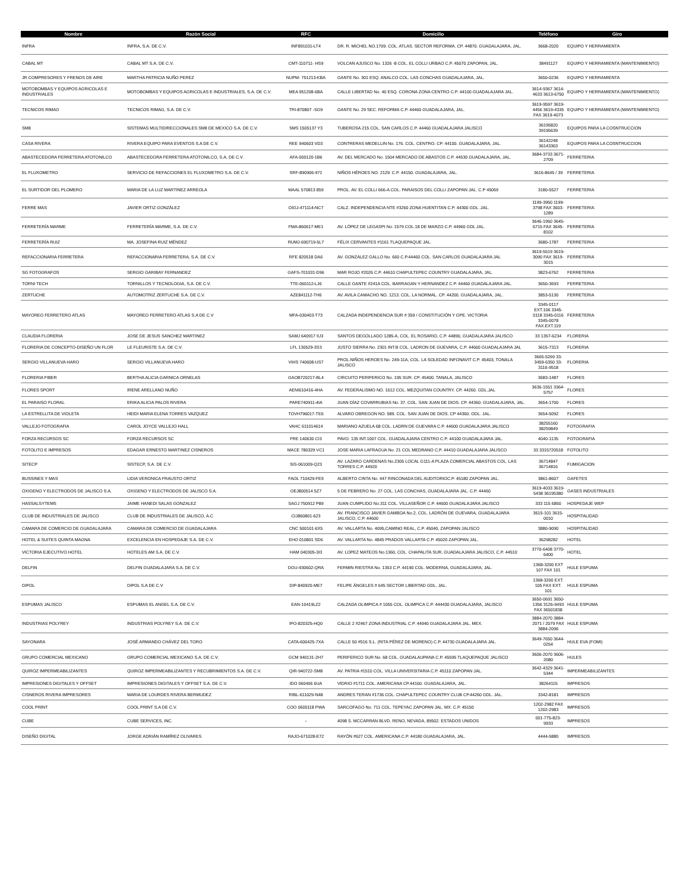| Nombre | Razón Social | RFC | Domicilio | Teléfono | Giro |
| --- | --- | --- | --- | --- | --- |
| INFRA | INFRA, S.A. DE C.V. | INF891031-LT4 | DR. R. MICHEL NO.1709. COL. ATLAS. SECTOR REFORMA. CP. 44870. GUADALAJARA, JAL. | 3668-2020 | EQUIPO Y HERRAMIENTA |
| CABAL MT | CABAL MT S.A. DE C.V. | CMT-110711- HS9 | VOLCAN AJUSCO No. 1326 -8 COL. EL COLLI URBAO C.P. 45070 ZAPOPAN, JAL. | 38491127 | EQUIPO Y HERRAMIENTA (MANTENIMIENTO) |
| JR COMPRESORES Y FRENOS DE AIRE | MARTHA PATRICIA NUÑO PEREZ | NUPM- 751213-KBA | GANTE No. 301 ESQ. ANALCO COL. LAS CONCHAS GUADALAJARA, JAL. | 3650-0236 | EQUIPO Y HERRAMIENTA |
| MOTOBOMBAS Y EQUIPOS AGRICOLAS E INDUSTRIALES | MOTOBOMBAS Y EQUIPOS AGRICOLAS E INDUSTRIALES, S.A. DE C.V. | MEA 951208-6BA | CALLE LIBERTAD No. 40 ESQ. CORONA ZONA CENTRO C.P. 44100 GUADALAJARA JAL. | 3614-9367 3614-4633 3613-6750 | EQUIPO Y HERRAMIENTA (MANTENIMIENTO) |
| TECNICOS RIMAG | TECNICOS RIMAG, S.A. DE C.V. | TRI-870807 -SG9 | GANTE No. 29 SEC. REFORMA C.P. 44460 GUADALAJARA, JAL. | 3619-9597 3619-4456 3619-4335 FAX 3619-4073 | EQUIPO Y HERRAMIENTA (MANTENIMIENTO) |
| SM8 | SISTEMAS MULTIDIRECCIONALES SM8 DE MEXICO S.A. DE C.V. | SMS 1505137 Y3 | TUBEROSA 215 COL. SAN CARLOS C.P. 44460 GUADALAJARA JALISCO | 36195820 39195639 | EQUIPOS PARA LA COSNTRUCCION |
| CASA RIVERA | RIVERA EQUIPO PARA EVENTOS S.A DE C.V. | REE 940603 VD3 | CONTRERAS MEDELLIN No. 176. COL. CENTRO. CP. 44100. GUADALAJARA, JAL. | 36142248 36143363 | EQUIPOS PARA LA COSNTRUCCION |
| ABASTECEDORA FERRETERA ATOTONILCO | ABASTECEDORA FERRETERA ATOTONILCO, S.A. DE C.V. | AFA-000120-1B6 | AV. DEL MERCADO No. 1504 MERCADO DE ABASTOS C.P. 44530 GUADALAJARA, JAL. | 3684-3733 3671-2709 | FERRETERIA |
| EL FLUXOMETRO | SERVICIO DE REFACCIONES EL FLUXOMETRO S.A. DE C.V. | SRF-890906-971 | NIÑOS HÉROES NO. 2129. C.P. 44150. GUADALAJARA, JAL. | 3616-8645 / 39 | FERRETERIA |
| EL SURTIDOR DEL PLOMERO | MARIA DE LA LUZ MARTINEZ ARREOLA | MAAL 570813 859 | PROL. AV. EL COLLI 666-A COL. PARAISOS DEL COLLI ZAPOPAN JAL. C.P 45069 | 3180-5527 | FERRETERIA |
| FERRE MAS | JAVIER ORTIZ GONZÁLEZ | OIGJ-471114-NC7 | CALZ. INDEPENDENCIA NTE #3260 ZONA HUENTITAN C.P. 44300 GDL .JAL. | 1199-3950 1199-3798 FAX 3603-1289 | FERRETERIA |
| FERRETERÍA MARME | FERRETERÍA MARME, S.A. DE C.V. | FMA-860617-ME1 | AV. LÓPEZ DE LEGASPI No. 1579 COL.18 DE MARZO C.P. 44960 GDL JAL. | 3646-1950 3645-6715 FAX 3645-8102 | FERRETERIA |
| FERRETERÍA RUIZ | MA. JOSEFINA RUIZ MÉNDEZ | RUMJ-690719-5L7 | FÉLIX CERVANTES #1161 TLAQUEPAQUE JAL. | 3680-1787 | FERRETERIA |
| REFACCIONARIA FERRETERA | REFACCIONARIA FERRETERA, S.A. DE C.V. | RFE 820518 DA6 | AV. GONZALEZ GALLO No. 660 C.P.44460 COL. SAN CARLOS GUADALAJARA JAL | 3619-5519 3619-3090 FAX 3619-3015 | FERRETERIA |
| SG FOTOGRAFOS | SERGIO GARIBAY FERNANDEZ | GAFS-701031-D96 | MAR ROJO #2026 C.P. 44610 CHAPULTEPEC COUNTRY GUADALAJARA, JAL. | 3823-6762 | FERRETERIA |
| TORNI TECH | TORNILLOS Y TECNOLOGIA, S.A. DE C.V. | TTE-060112-LJ6 | CALLE GANTE #241A COL. BARRAGAN Y HERNANDEZ C.P. 44460 GUADALAJARA JAL. | 3650-3693 | FERRETERIA |
| ZERTUCHE | AUTOMOTRIZ ZERTUCHE S.A. DE C.V. | AZE841112-TH6 | AV. AVILA CAMACHO NO. 1213. COL. LA NORMAL. CP. 44200. GUADALAJARA, JAL. | 3853-5130 | FERRETERIA |
| MAYOREO FERRETERO ATLAS | MAYOREO FERRETERO ATLAS S.A DE C.V | MFA-030403-T73 | CALZADA INDEPENDENCIA SUR # 359 / CONSTITUCIÓN Y GPE. VICTORIA | 3345-0117 EXT.106 3345-0118 3345-0116 3345-0078 FAX.EXT.119 | FERRETERIA |
| CLAUDIA FLORERIA | JOSE DE JESUS SANCHEZ MARTINEZ | SAMJ 640917 IU3 | SANTOS DEGOLLADO 1285-A, COL. EL ROSARIO, C.P. 44890, GUADALAJARA JALISCO | 33 1357-6234 | FLORERIA |
| FLORERIA DE CONCEPTO-DISEÑO UN FLOR | LE FLEURISTE S.A. DE C.V. | LFL 130529-3S3 | JUSTO SIERRA No. 2301 INT.B COL. LADRON DE GUEVARA, C.P. 44600 GUADALAJARA JAL | 3615-7313 | FLORERIA |
| SERGIO VILLANUEVA HARO | SERGIO VILLANUEVA HARO | VIHS 740608-US7 | PROL.NIÑOS HEROES No. 249-11A, COL. LA SOLEDAD INFONAVIT C.P. 45403, TONALA JALISCO | 3665-5269 33-3459-6350 33-3116-9518 | FLORERIA |
| FLORERIA FIBER | BERTHA ALICIA GARNICA ORNELAS | GAOB720217-BL4 | CIRCUITO PERIFERICO No. 195 SUR. CP. 45400. TANALA, JALISCO | 3683-1487 | FLORES |
| FLORES SPORT | IRENE ARELLANO NUÑO | AENI610416-4HA | AV. FEDERALISMO NO. 1612 COL. MEZQUITAN COUNTRY. CP. 44260. GDL.JAL | 3636-1551 3364-5757 | FLORES |
| EL PARAISO FLORAL | ERIKA ALICIA PALOS RIVERA | PARE740911-4IA | JUAN DÍAZ COVARRUBIAS No. 37. COL. SAN JUAN DE DIOS. CP. 44360. GUADALAJARA, JAL. | 3654-1700 | FLORES |
| LA ESTRELLITA DE VIOLETA | HEIDI MARIA ELENA TORRES VAZQUEZ | TOVH796017-TE6 | ALVARO OBREGON NO. 589. COL. SAN JUAN DE DIOS. CP 44360. GDL. JAL. | 3654-5092 | FLORES |
| VALLEJO FOTOGRAFIA | CAROL JOYCE VALLEJO HALL | VAHC 611014614 | MARIANO AZUELA 68 COL. LADRN DE GUEVARA C.P. 44600 GUADALAJARA JALISCO | 38255160 38259849 | FOTOGRAFIA |
| FORZA RECURSOS SC | FORZA RECURSOS SC | FRE 140630 CI3 | PAVO. 135 INT.1007 COL. GUADALAJARA CENTRO C.P. 44100 GUADALAJARA JAL. | 4040-1135 | FOTOGRAFIA |
| FOTOLITO E IMPRESOS | EDAGAR ERNESTO MARTINEZ CISNEROS | MACE 780329 VC1 | JOSE MARIA LAFRAGUA No. 21 COL MEDRANO C.P. 44410 GUADALAJARA JALISCO | 33 3315720518 | FOTOLITO |
| SITECP | SISTECP, S.A. DE C.V. | SIS-061009-Q23 | AV. LAZARO CARDENAS No.2305 LOCAL G111-A PLAZA COMERCIAL ABASTOS COL. LAS TORRES C.P. 44920 | 36714847 36714816 | FUMIGACION |
| BUSSINES Y MAS | LIDIA VERONICA FRAUSTO ORTIZ | FAOL 710429-FE9 | ALBERTO CINTA No. 447 RINCONADA DEL AUDITORIOC.P. 45180 ZAPOPAN JAL. | 3861-8607 | GAFETES |
| OXIGENO Y ELECTRODOS DE JALISCO S.A. | OXIGENO Y ELECTRODOS DE JALISCO S.A. | OEJ800514 5Z7 | 5 DE FEBRERO No. 27 COL. LAS CONCHAS, GUADALAJARA JAL. C.P. 44460 | 3619-4033 3619-5438 36195380 | GASES INDUSTRIALES |
| HASSALSYTEMS | JAIME HANEDI SALAS GONZALEZ | SAGJ 750912 P89 | JUAN CUMPLIDO No.311 COL. VILLASEÑOR C.P. 44600 GUADALAJARA JALISCO | 333 115 6850 | HOSPEDAJE WEP |
| CLUB DE INDUSTRIALES DE JALISCO | CLUB DE INDUSTRIALES DE JALISCO, A.C | CIJ860801-623 | AV. FRANCISCO JAVIER GAMBOA No.2, COL. LADRÓN DE GUEVARA, GUADALAJARA JALISCO, C.P. 44600 | 3615-101 3615-0010 | HOSPITALIDAD |
| CAMARA DE COMERCIO DE GUADALAJARA | CAMARA DE COMERCIO DE GUADALAJARA | CNC 500101-6X5 | AV. VALLARTA No. 4095,CAMINO REAL, C.P. 45040, ZAPOPAN JALISCO | 3880-9090 | HOSPITALIDAD |
| HOTEL & SUITES QUINTA MAGNA | EXCELENCIA EN HOSPEDAJE S.A. DE C.V. | EHO 010801 SD6 | AV. VALLARTA No. 4845 PRADOS VALLARTA C.P. 45020 ZAPOPAN JAL. | 36298282 | HOTEL |
| VICTORIA EJECUTIVO HOTEL | HOTELES AM S.A. DE C.V. | HAM 040305-3I3 | AV. LOPEZ MATEOS No.1360, COL. CHAPALITA SUR, GUADALAJARA JALISCO, C.P. 44510 | 3770-6408 3770-6400 | HOTEL |
| DELFIN | DELFIN GUADALAJARA S.A. DE C.V. | DGU-930602-QRA | FERMIN RIESTRA No. 1353 C.P. 44190 COL. MODERNA, GUADALAJARA, JAL. | 1368-3200 EXT 107 FAX 101 | HULE ESPUMA |
| DIPOL | DIPOL S.A DE C.V | DIP-840920-ME7 | FELIPE ÁNGELES # 645 SECTOR LIBERTAD GDL. JAL. | 1368-3200 EXT. 105 FAX EXT. 101 | HULE ESPUMA |
| ESPUMAS JALISCO | ESPUMAS EL ANGEL S.A. DE C.V. | EAN-10419LZ2 | CALZADA OLIMPICA # 1055 COL. OLIMPICA C.P. 444430 GUADALAJARA, JALISCO | 3650-0691 3650-1356 3126-9493 FAX 36501838 | HULE ESPUMA |
| INDUSTRIAS POLYREY | INDUSTRIAS POLYREY S.A. DE C.V. | IPO-820325-HQ0 | CALLE 2 #2467 ZONA INDUSTRIAL C.P. 44940 GUADALAJARA JAL. MEX. | 3884-2070 3884-2071 / 2079 FAX 3884-2096 | HULE ESPUMA |
| SAYONARA | JOSÉ ARMANDO CHÁVEZ DEL TORO | CATA-600425-7XA | CALLE 50 #516 S.L. (RITA PÉREZ DE MORENO) C.P. 44730 GUADALAJARA JAL. | 3649-7650 3644-0254 | HULE EVA (FOMI) |
| GRUPO COMERCIAL MEXICANO | GRUPO COMERCIAL MEXICANO S.A. DE C.V. | GCM 940131-2H7 | PERIFERICO SUR No. 68 COL. GUADALAUPANA C.P. 45595 TLAQUEPAQUE JALISCO | 3606-2070 3606-2080 | HULES |
| QUIROZ IMPERMEABILIZANTES | QUIROZ IMPERMEABILIZANTES Y RECUBRIMIENTOS S.A. DE C.V. | QIR-940722-SM8 | AV. PATRIA #1510 COL. VILLA UNIVERSITARIA C.P. 45110 ZAPOPAN JAL. | 3642-4329 3641-5344 | IMPERMEABILIZANTES |
| IMPRESIONES DIGITALES Y OFFSET | IMPRESIONES DIGITALES Y OFFSET S.A. DE C.V. | IDO 060406 6UA | VIDRIO #1711 COL. AMERICANA CP.44160. GUADALAJARA, JAL. | 38264115 | IMPRESOS |
| CISNEROS RIVERA IMPRESORES | MARIA DE LOURDES RIVERA BERMUDEZ | RIBL-611029-N48 | ANDRES TERAN #1736 COL. CHAPULTEPEC COUNTRY CLUB CP.44260 GDL. JAL. | 3342-8181 | IMPRESOS |
| COOL PRINT | COOL PRINT S.A DE C.V. | COO 0605118 PWA | SARCOFAGO No. 711 COL. TEPEYAC ZAPOPAN JAL. MX. C.P. 45150 | 1202-2982 FAX 1202-2983 | IMPRESOS |
| CUBE | CUBE SERVICES, INC. | - | 4098 S. MCCARRAN BLVD. RENO, NEVADA, 89502. ESTADOS UNIDOS | 001-775-823-9933 | IMPRESOS |
| DISEÑO DIGITAL | JORGE ADRIÁN RAMÍREZ OLIVARES | RAJO-671028-E72 | RAYÓN #627 COL. AMERICANA C.P. 44180 GUADALAJARA, JAL. | 4444-5880 | IMPRESOS |